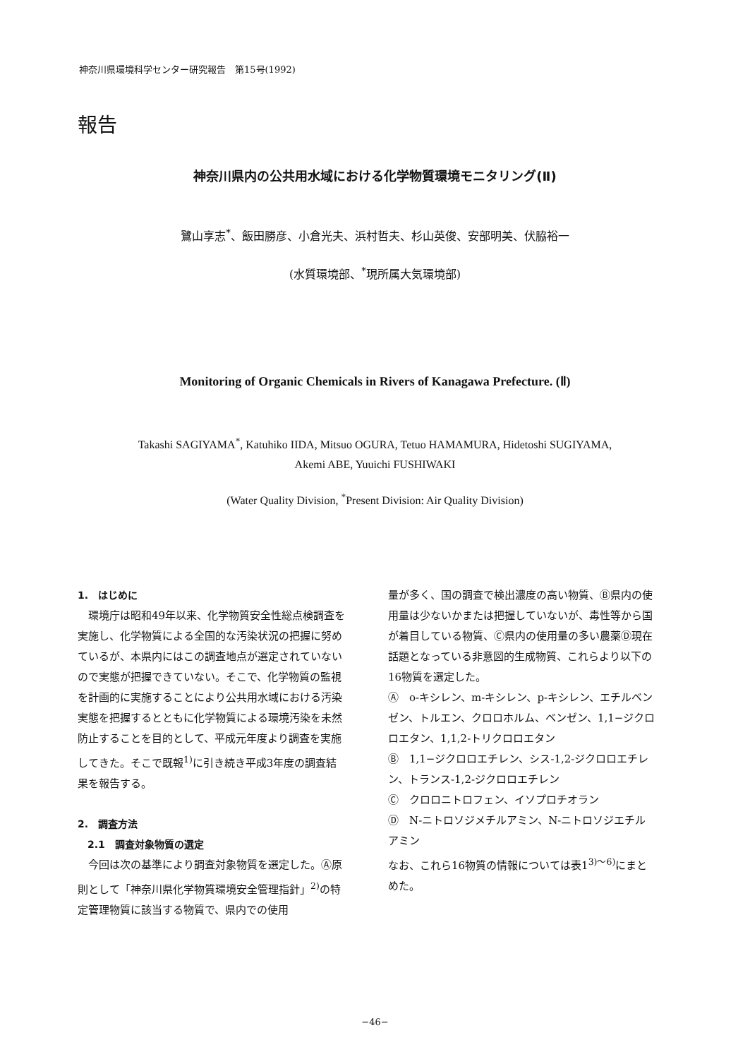神奈川県環境科学センター研究報告　第15号(1992)
報告
神奈川県内の公共用水域における化学物質環境モニタリング(Ⅱ)
鷺山享志<sup>*</sup>、飯田勝彦、小倉光夫、浜村哲夫、杉山英俊、安部明美、伏脇裕一
(水質環境部、<sup>*</sup>現所属大気環境部)
Monitoring of Organic Chemicals in Rivers of Kanagawa Prefecture. (Ⅱ)
Takashi SAGIYAMA<sup>*</sup>, Katuhiko IIDA, Mitsuo OGURA, Tetuo HAMAMURA, Hidetoshi SUGIYAMA,
Akemi ABE, Yuuichi FUSHIWAKI
(Water Quality Division, <sup>*</sup>Present Division: Air Quality Division)
1.　はじめに
　環境庁は昭和49年以来、化学物質安全性総点検調査を実施し、化学物質による全国的な汚染状況の把握に努めているが、本県内にはこの調査地点が選定されていないので実態が把握できていない。そこで、化学物質の監視を計画的に実施することにより公共用水域における汚染実態を把握するとともに化学物質による環境汚染を未然防止することを目的として、平成元年度より調査を実施してきた。そこで既報<sup>1)</sup>に引き続き平成3年度の調査結果を報告する。
2.　調査方法
　2.1　調査対象物質の選定
　今回は次の基準により調査対象物質を選定した。Ⓐ原則として「神奈川県化学物質環境安全管理指針」<sup>2)</sup>の特定管理物質に該当する物質で、県内での使用
量が多く、国の調査で検出濃度の高い物質、Ⓑ県内の使用量は少ないかまたは把握していないが、毒性等から国が着目している物質、Ⓒ県内の使用量の多い農薬Ⓓ現在話題となっている非意図的生成物質、これらより以下の16物質を選定した。
Ⓐ　o-キシレン、m-キシレン、p-キシレン、エチルベンゼン、トルエン、クロロホルム、ベンゼン、1,1−ジクロロエタン、1,1,2-トリクロロエタン
Ⓑ　1,1−ジクロロエチレン、シス-1,2-ジクロロエチレン、トランス-1,2-ジクロロエチレン
Ⓒ　クロロニトロフェン、イソプロチオラン
Ⓓ　N-ニトロソジメチルアミン、N-ニトロソジエチルアミン
なお、これら16物質の情報については表1<sup>3)〜6)</sup>にまとめた。
−46−